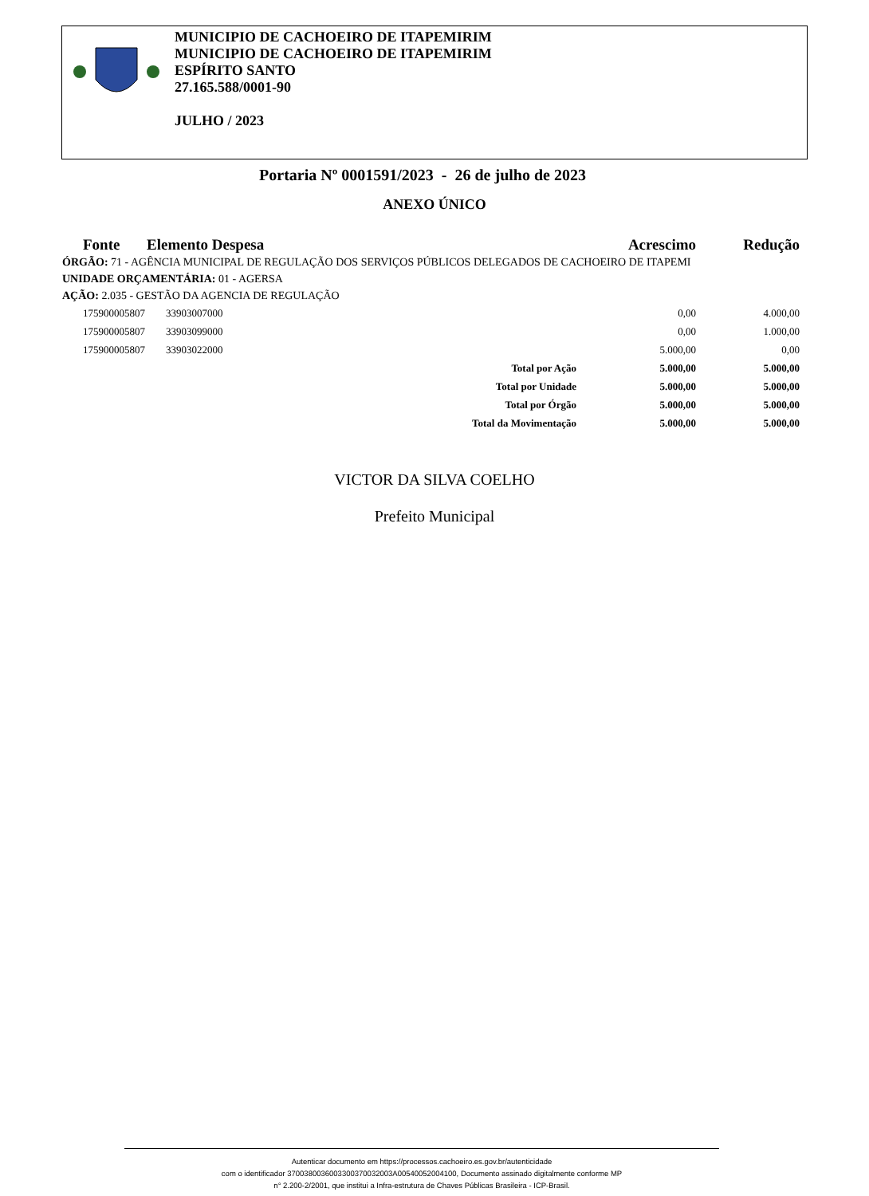MUNICIPIO DE CACHOEIRO DE ITAPEMIRIM
MUNICIPIO DE CACHOEIRO DE ITAPEMIRIM
ESPÍRITO SANTO
27.165.588/0001-90
JULHO / 2023
Portaria Nº 0001591/2023 - 26 de julho de 2023
ANEXO ÚNICO
| Fonte | Elemento Despesa | Acrescimo | Redução |
| --- | --- | --- | --- |
ÓRGÃO: 71 - AGÊNCIA MUNICIPAL DE REGULAÇÃO DOS SERVIÇOS PÚBLICOS DELEGADOS DE CACHOEIRO DE ITAPEMI
UNIDADE ORÇAMENTÁRIA: 01 - AGERSA
AÇÃO: 2.035 - GESTÃO DA AGENCIA DE REGULAÇÃO
| 175900005807 | 33903007000 | | 0,00 | 4.000,00 |
| 175900005807 | 33903099000 | | 0,00 | 1.000,00 |
| 175900005807 | 33903022000 | | 5.000,00 | 0,00 |
| | | Total por Ação | 5.000,00 | 5.000,00 |
| | | Total por Unidade | 5.000,00 | 5.000,00 |
| | | Total por Órgão | 5.000,00 | 5.000,00 |
| | | Total da Movimentação | 5.000,00 | 5.000,00 |
VICTOR DA SILVA COELHO
Prefeito Municipal
Autenticar documento em https://processos.cachoeiro.es.gov.br/autenticidade
com o identificador 3700380036003300370032003A00540052004100, Documento assinado digitalmente conforme MP
n° 2.200-2/2001, que institui a Infra-estrutura de Chaves Públicas Brasileira - ICP-Brasil.